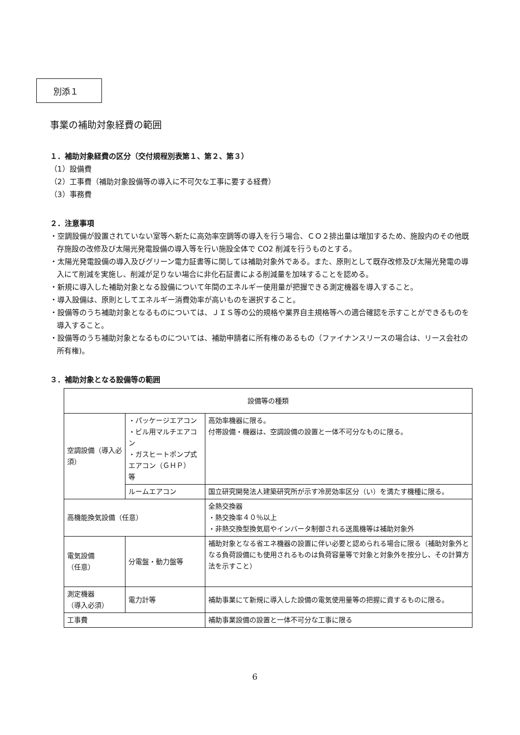別添１
事業の補助対象経費の範囲
１．補助対象経費の区分（交付規程別表第１、第２、第３）
（1）設備費
（2）工事費（補助対象設備等の導入に不可欠な工事に要する経費）
（3）事務費
２．注意事項
・空調設備が設置されていない室等へ新たに高効率空調等の導入を行う場合、ＣＯ２排出量は増加するため、施設内のその他既存施設の改修及び太陽光発電設備の導入等を行い施設全体で CO2 削減を行うものとする。
・太陽光発電設備の導入及びグリーン電力証書等に関しては補助対象外である。また、原則として既存改修及び太陽光発電の導入にて削減を実施し、削減が足りない場合に非化石証書による削減量を加味することを認める。
・新規に導入した補助対象となる設備について年間のエネルギー使用量が把握できる測定機器を導入すること。
・導入設備は、原則としてエネルギー消費効率が高いものを選択すること。
・設備等のうち補助対象となるものについては、ＪＩＳ等の公的規格や業界自主規格等への適合確認を示すことができるものを導入すること。
・設備等のうち補助対象となるものについては、補助申請者に所有権のあるもの（ファイナンスリースの場合は、リース会社の所有権)。
３．補助対象となる設備等の範囲
| 設備等の種類 | | |
| 空調設備（導入必須） | ・パッケージエアコン ・ビル用マルチエアコン ・ガスヒートポンプ式エアコン（ＧＨＰ） 等 | 高効率機器に限る。 付帯設備・機器は、空調設備の設置と一体不可分なものに限る。 |
| | ルームエアコン | 国立研究開発法人建築研究所が示す冷房効率区分（い）を満たす機種に限る。 |
| 高機能換気設備（任意） | | 全熱交換器 ・熱交換率４０％以上 ・非熱交換型換気扇やインバータ制御される送風機等は補助対象外 |
| 電気設備 （任意） | 分電盤・動力盤等 | 補助対象となる省エネ機器の設置に伴い必要と認められる場合に限る（補助対象外となる負荷設備にも使用されるものは負荷容量等で対象と対象外を按分し、その計算方法を示すこと） |
| 測定機器 （導入必須） | 電力計等 | 補助事業にて新規に導入した設備の電気使用量等の把握に資するものに限る。 |
| 工事費 | | 補助事業設備の設置と一体不可分な工事に限る |
6